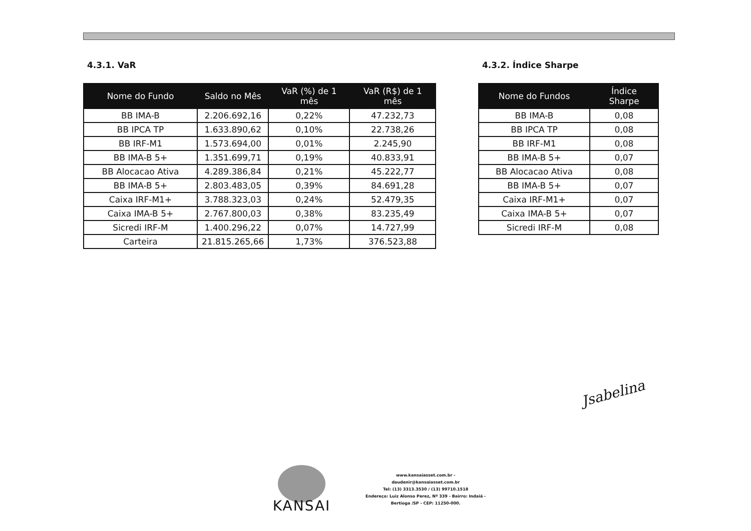4.3.1. VaR
| Nome do Fundo | Saldo no Mês | VaR (%) de 1 mês | VaR (R$) de 1 mês |
| --- | --- | --- | --- |
| BB IMA-B | 2.206.692,16 | 0,22% | 47.232,73 |
| BB IPCA TP | 1.633.890,62 | 0,10% | 22.738,26 |
| BB IRF-M1 | 1.573.694,00 | 0,01% | 2.245,90 |
| BB IMA-B 5+ | 1.351.699,71 | 0,19% | 40.833,91 |
| BB Alocacao Ativa | 4.289.386,84 | 0,21% | 45.222,77 |
| BB IMA-B 5+ | 2.803.483,05 | 0,39% | 84.691,28 |
| Caixa IRF-M1+ | 3.788.323,03 | 0,24% | 52.479,35 |
| Caixa IMA-B 5+ | 2.767.800,03 | 0,38% | 83.235,49 |
| Sicredi IRF-M | 1.400.296,22 | 0,07% | 14.727,99 |
| Carteira | 21.815.265,66 | 1,73% | 376.523,88 |
4.3.2. Índice Sharpe
| Nome do Fundos | Índice Sharpe |
| --- | --- |
| BB IMA-B | 0,08 |
| BB IPCA TP | 0,08 |
| BB IRF-M1 | 0,08 |
| BB IMA-B 5+ | 0,07 |
| BB Alocacao Ativa | 0,08 |
| BB IMA-B 5+ | 0,07 |
| Caixa IRF-M1+ | 0,07 |
| Caixa IMA-B 5+ | 0,07 |
| Sicredi IRF-M | 0,08 |
Jsabelina
KANSAI
www.kansaiasset.com.br -
daudenir@kansaiasset.com.br
Tel: (13) 3313.3530 / (13) 99710.1518
Endereço: Luiz Alonso Perez, Nº 339 - Bairro: Indaiá -
Bertioga /SP - CEP: 11250-000.